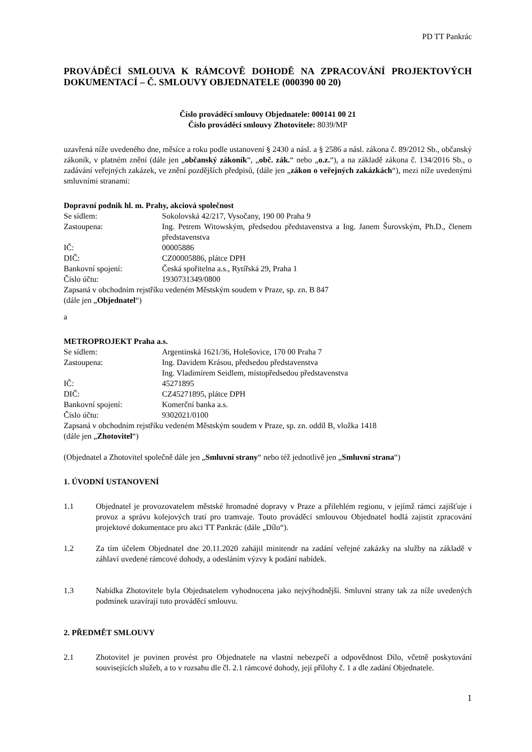PD TT Pankrác
PROVÁDĚCÍ SMLOUVA K RÁMCOVĚ DOHODĚ NA ZPRACOVÁNÍ PROJEKTOVÝCH DOKUMENTACÍ – Č. SMLOUVY OBJEDNATELE (000390 00 20)
Číslo prováděcí smlouvy Objednatele: 000141 00 21
Číslo prováděcí smlouvy Zhotovitele: 8039/MP
uzavřená níže uvedeného dne, měsíce a roku podle ustanovení § 2430 a násl. a § 2586 a násl. zákona č. 89/2012 Sb., občanský zákoník, v platném znění (dále jen „občanský zákoník“, „obč. zák.“ nebo „o.z.“), a na základě zákona č. 134/2016 Sb., o zadávání veřejných zakázek, ve znění pozdějších předpisů, (dále jen „zákon o veřejných zakázkách“), mezi níže uvedenými smluvními stranami:
Dopravní podnik hl. m. Prahy, akciová společnost
Se sídlem: Sokolovská 42/217, Vysočany, 190 00 Praha 9
Zastoupena: Ing. Petrem Witowským, předsedou představenstva a Ing. Janem Šurovským, Ph.D., členem představenstva
IČ: 00005886
DIČ: CZ00005886, plátce DPH
Bankovní spojení: Česká spořitelna a.s., Rytířská 29, Praha 1
Číslo účtu: 1930731349/0800
Zapsaná v obchodním rejstříku vedeném Městským soudem v Praze, sp. zn. B 847
(dále jen „Objednatel“)
a
METROPROJEKT Praha a.s.
Se sídlem: Argentinská 1621/36, Holešovice, 170 00 Praha 7
Zastoupena: Ing. Davidem Krásou, předsedou představenstva
Ing. Vladimírem Seidlem, místopředsedou představenstva
IČ: 45271895
DIČ: CZ45271895, plátce DPH
Bankovní spojení: Komerční banka a.s.
Číslo účtu: 9302021/0100
Zapsaná v obchodním rejstříku vedeném Městským soudem v Praze, sp. zn. oddíl B, vložka 1418
(dále jen „Zhotovitel“)
(Objednatel a Zhotovitel společně dále jen „Smluvní strany“ nebo též jednotlivě jen „Smluvní strana“)
1. ÚVODNÍ USTANOVENÍ
1.1 Objednatel je provozovatelem městské hromadné dopravy v Praze a přilehlém regionu, v jejímž rámci zajišťuje i provoz a správu kolejových tratí pro tramvaje. Touto prováděcí smlouvou Objednatel hodlá zajistit zpracování projektové dokumentace pro akci TT Pankrác (dále „Dílo“).
1.2 Za tím účelem Objednatel dne 20.11.2020 zahájil minitendr na zadání veřejné zakázky na služby na základě v záhlaví uvedené rámcové dohody, a odesláním výzvy k podání nabídek.
1.3 Nabídka Zhotovitele byla Objednatelem vyhodnocena jako nejvýhodnější. Smluvní strany tak za níže uvedených podmínek uzavírají tuto prováděcí smlouvu.
2. PŘEDMĚT SMLOUVY
2.1 Zhotovitel je povinen provést pro Objednatele na vlastní nebezpečí a odpovědnost Dílo, včetně poskytování souvisejících služeb, a to v rozsahu dle čl. 2.1 rámcové dohody, její přílohy č. 1 a dle zadání Objednatele.
1